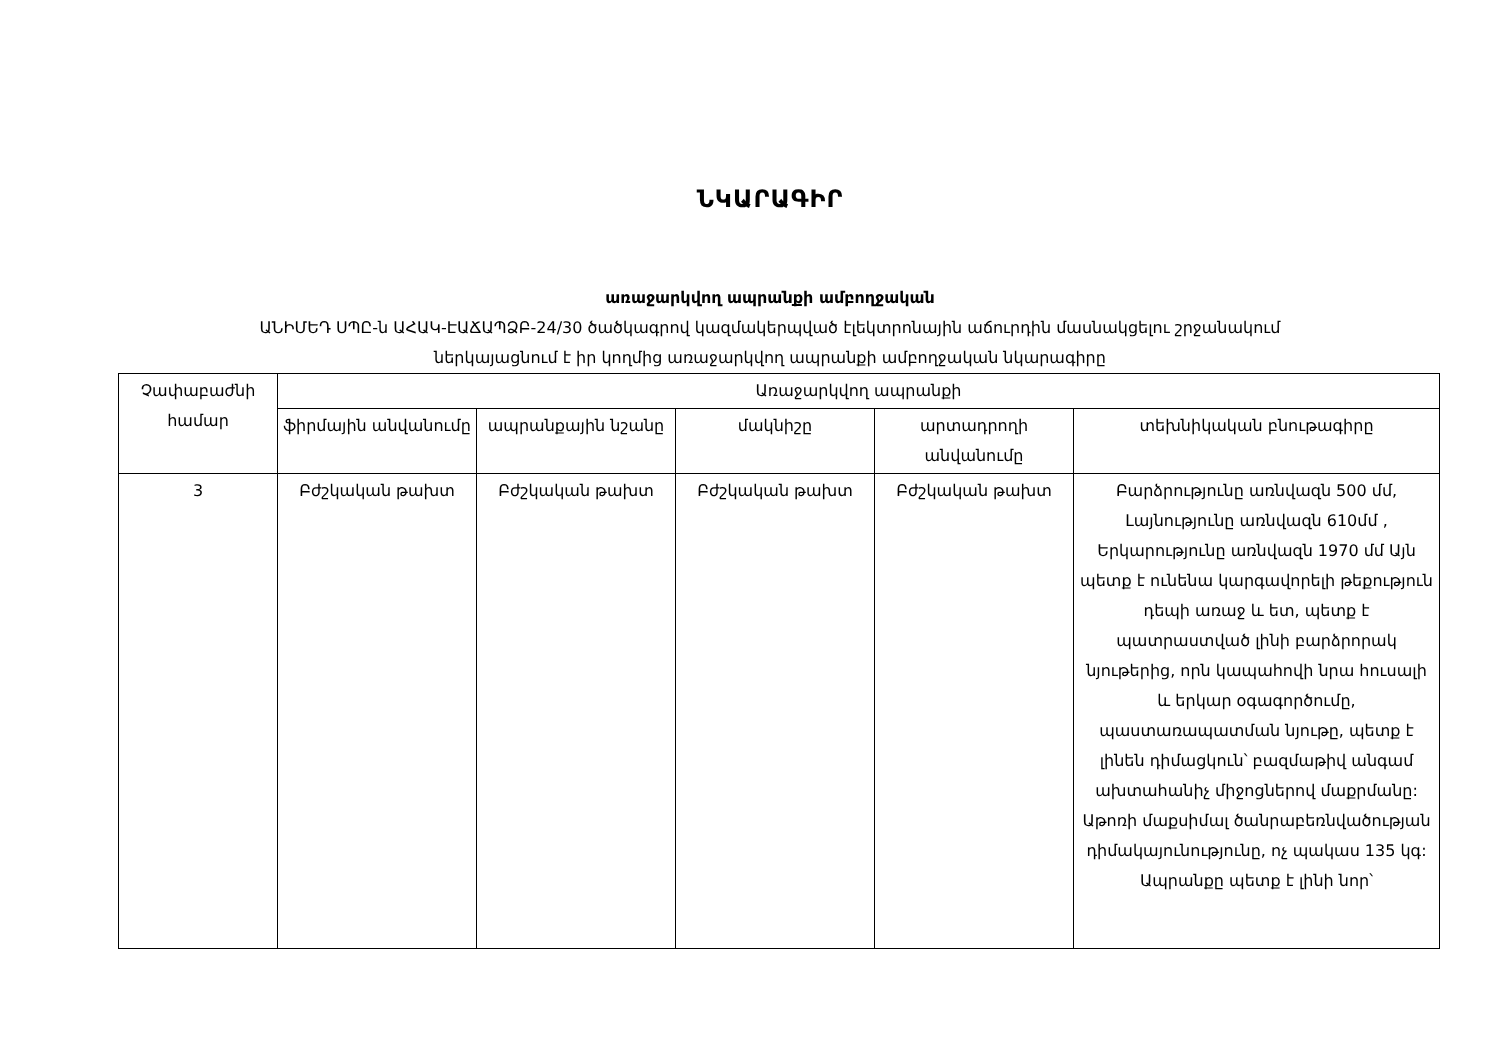ՆԿԱՐԱԳԻՐ
առաջարկվող ապրանքի ամբողջական
ԱՆԻՄԵԴ ՍՊԸ-ն ԱՀԱԿ-ԷԱՃԱՊՁԲ-24/30 ծածկագրով կազմակերպված էլեկտրոնային աճուրդին մասնակցելու շրջանակում
ներկայացնում է իր կողմից առաջարկվող ապրանքի ամբողջական նկարագիրը
| Չափաբաժնի համար | Առաջարկվող ապրանքի | | | | |
| --- | --- | --- | --- | --- | --- |
| | ֆիրմային անվանումը | ապրանքային նշանը | մակնիշը | արտադրողի անվանումը | տեխնիկական բնութագիրը |
| 3 | Բժշկական թախտ | Բժշկական թախտ | Բժշկական թախտ | Բժշկական թախտ | Բարձրությունը առնվազն 500 մմ, Լայնությունը առնվազն 610մմ , Երկարությունը առնվազն 1970 մմ Այն պետք է ունենա կարգավորելի թեքություն դեպի առաջ և ետ, պետք է պատրաստված լինի բարձրորակ նյութերից, որն կապահովի նրա հուսալի և երկար օգագործումը, պաստառապատման նյութը, պետք է լինեն դիմացկուն՝ բազմաթիվ անգամ ախտահանիչ միջոցներով մաքրմանը: Աթոռի մաքսիմալ ծանրաբեռնվածության դիմակայունությունը, ոչ պակաս 135 կգ: Ապրանքը պետք է լինի նոր՝ |